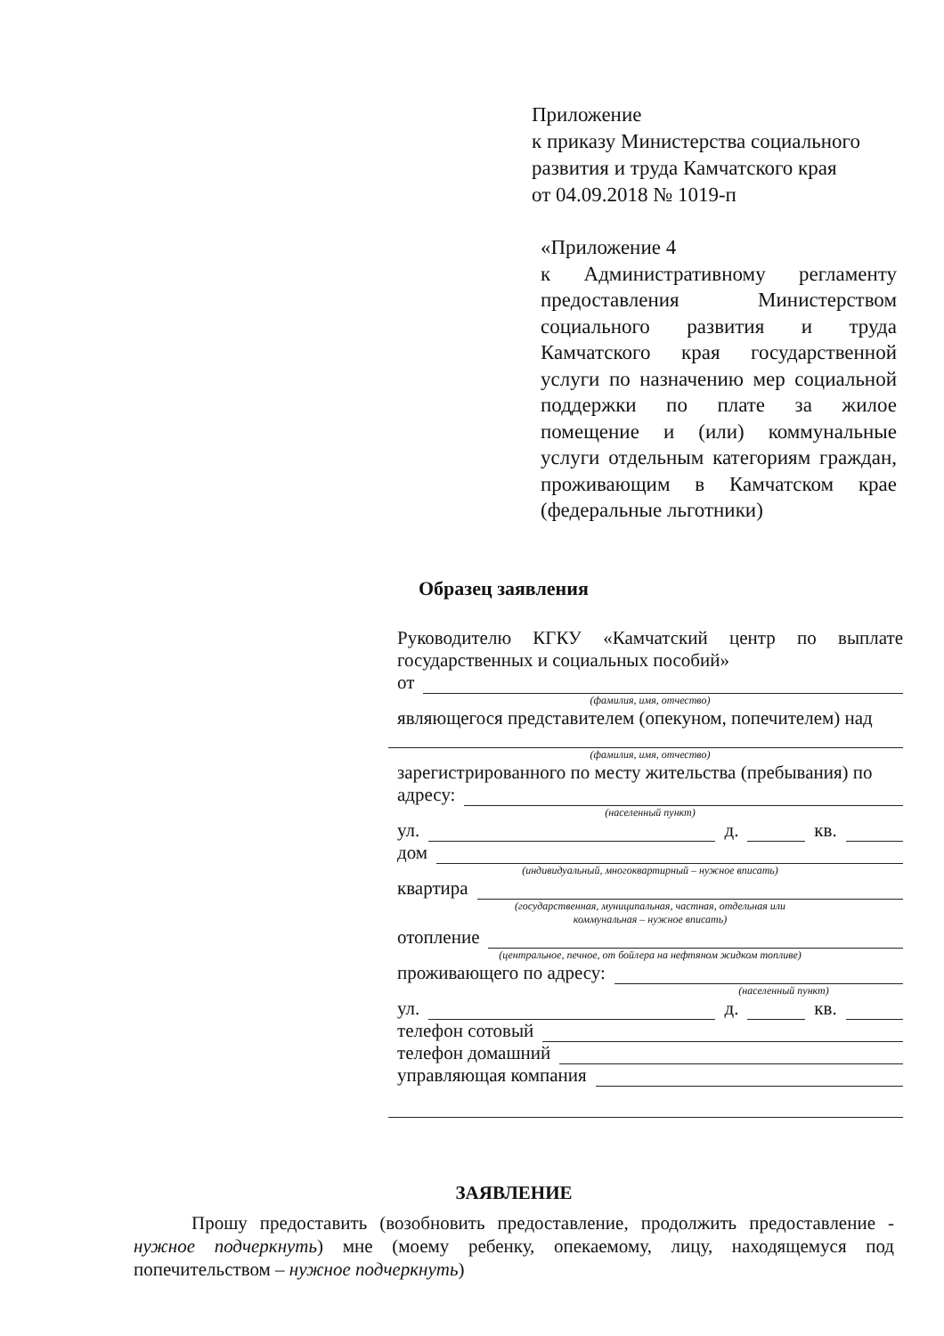Приложение
к приказу Министерства социального развития и труда Камчатского края
от 04.09.2018 № 1019-п
«Приложение 4
к Административному регламенту предоставления Министерством социального развития и труда Камчатского края государственной услуги по назначению мер социальной поддержки по плате за жилое помещение и (или) коммунальные услуги отдельным категориям граждан, проживающим в Камчатском крае (федеральные льготники)
Образец заявления
Руководителю КГКУ «Камчатский центр по выплате государственных и социальных пособий»
от
(фамилия, имя, отчество)
являющегося представителем (опекуном, попечителем) над
(фамилия, имя, отчество)
зарегистрированного по месту жительства (пребывания) по
адресу:
(населенный пункт)
ул. д. кв.
дом
(индивидуальный, многоквартирный – нужное вписать)
квартира
(государственная, муниципальная, частная, отдельная или
коммунальная – нужное вписать)
отопление
(центральное, печное, от бойлера на нефтяном жидком топливе)
проживающего по адресу:
(населенный пункт)
ул. д. кв.
телефон сотовый
телефон домашний
управляющая компания
ЗАЯВЛЕНИЕ
Прошу предоставить (возобновить предоставление, продолжить предоставление - нужное подчеркнуть) мне (моему ребенку, опекаемому, лицу, находящемуся под попечительством – нужное подчеркнуть)